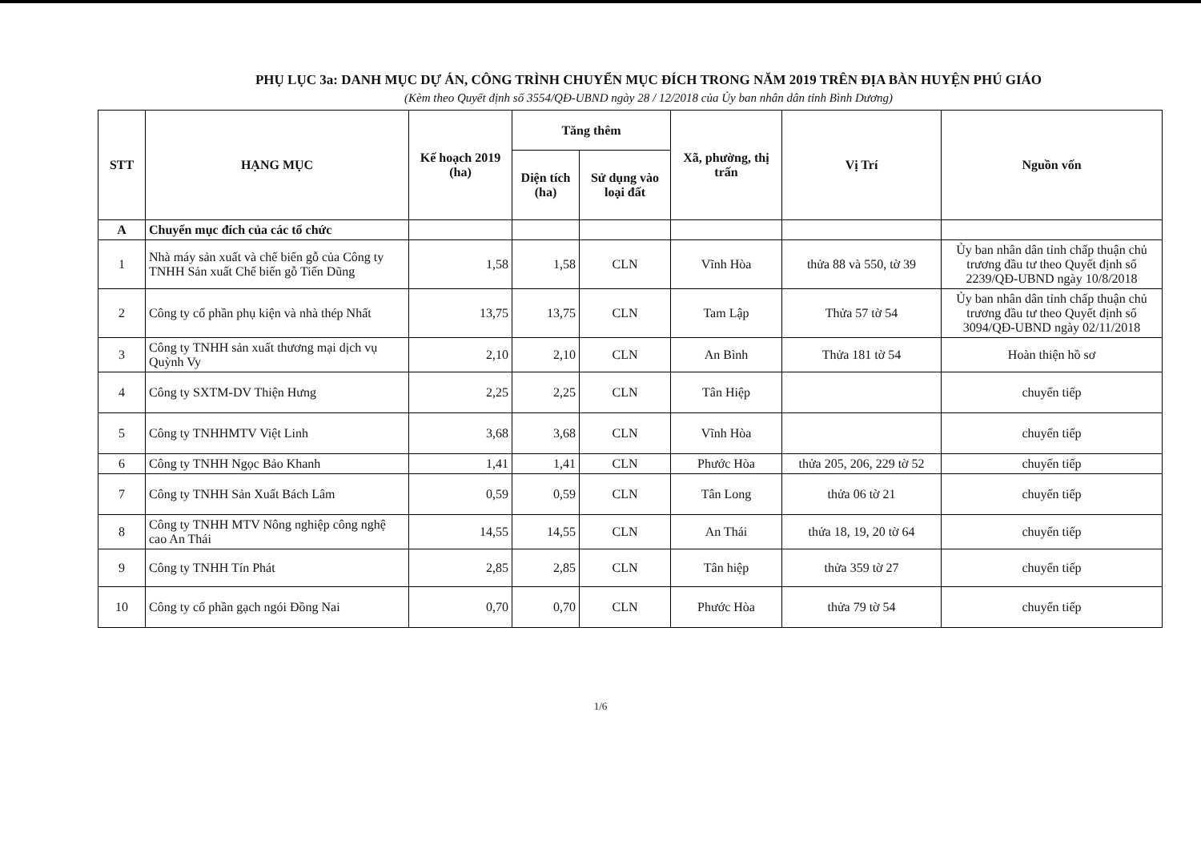PHỤ LỤC 3a: DANH MỤC DỰ ÁN, CÔNG TRÌNH CHUYỂN MỤC ĐÍCH TRONG NĂM 2019 TRÊN ĐỊA BÀN HUYỆN PHÚ GIÁO
(Kèm theo Quyết định số 3554/QĐ-UBND ngày 28 / 12/2018 của Ủy ban nhân dân tỉnh Bình Dương)
| STT | HẠNG MỤC | Kế hoạch 2019 (ha) | Tăng thêm | | Xã, phường, thị trấn | Vị Trí | Nguồn vốn |
| --- | --- | --- | --- | --- | --- | --- | --- |
| | | | Diện tích (ha) | Sử dụng vào loại đất | | | |
| A | Chuyển mục đích của các tổ chức | | | | | | |
| 1 | Nhà máy sản xuất và chế biến gỗ của Công ty TNHH Sản xuất Chế biến gỗ Tiến Dũng | 1,58 | 1,58 | CLN | Vĩnh Hòa | thửa 88 và 550, tờ 39 | Ủy ban nhân dân tỉnh chấp thuận chủ trương đầu tư theo Quyết định số 2239/QĐ-UBND ngày 10/8/2018 |
| 2 | Công ty cổ phần phụ kiện và nhà thép Nhất | 13,75 | 13,75 | CLN | Tam Lập | Thửa 57 tờ 54 | Ủy ban nhân dân tỉnh chấp thuận chủ trương đầu tư theo Quyết định số 3094/QĐ-UBND ngày 02/11/2018 |
| 3 | Công ty TNHH sản xuất thương mại dịch vụ Quỳnh Vy | 2,10 | 2,10 | CLN | An Bình | Thửa 181 tờ 54 | Hoàn thiện hồ sơ |
| 4 | Công ty SXTM-DV Thiện Hưng | 2,25 | 2,25 | CLN | Tân Hiệp | | chuyển tiếp |
| 5 | Công ty TNHHMTV Việt Linh | 3,68 | 3,68 | CLN | Vĩnh Hòa | | chuyển tiếp |
| 6 | Công ty TNHH Ngọc Bảo Khanh | 1,41 | 1,41 | CLN | Phước Hòa | thửa 205, 206, 229 tờ 52 | chuyển tiếp |
| 7 | Công ty TNHH Sản Xuất Bách Lâm | 0,59 | 0,59 | CLN | Tân Long | thửa 06 tờ 21 | chuyển tiếp |
| 8 | Công ty TNHH MTV Nông nghiệp công nghệ cao An Thái | 14,55 | 14,55 | CLN | An Thái | thửa 18, 19, 20 tờ 64 | chuyển tiếp |
| 9 | Công ty TNHH Tín Phát | 2,85 | 2,85 | CLN | Tân hiệp | thửa 359 tờ 27 | chuyển tiếp |
| 10 | Công ty cổ phần gạch ngói Đồng Nai | 0,70 | 0,70 | CLN | Phước Hòa | thửa 79 tờ 54 | chuyển tiếp |
1/6